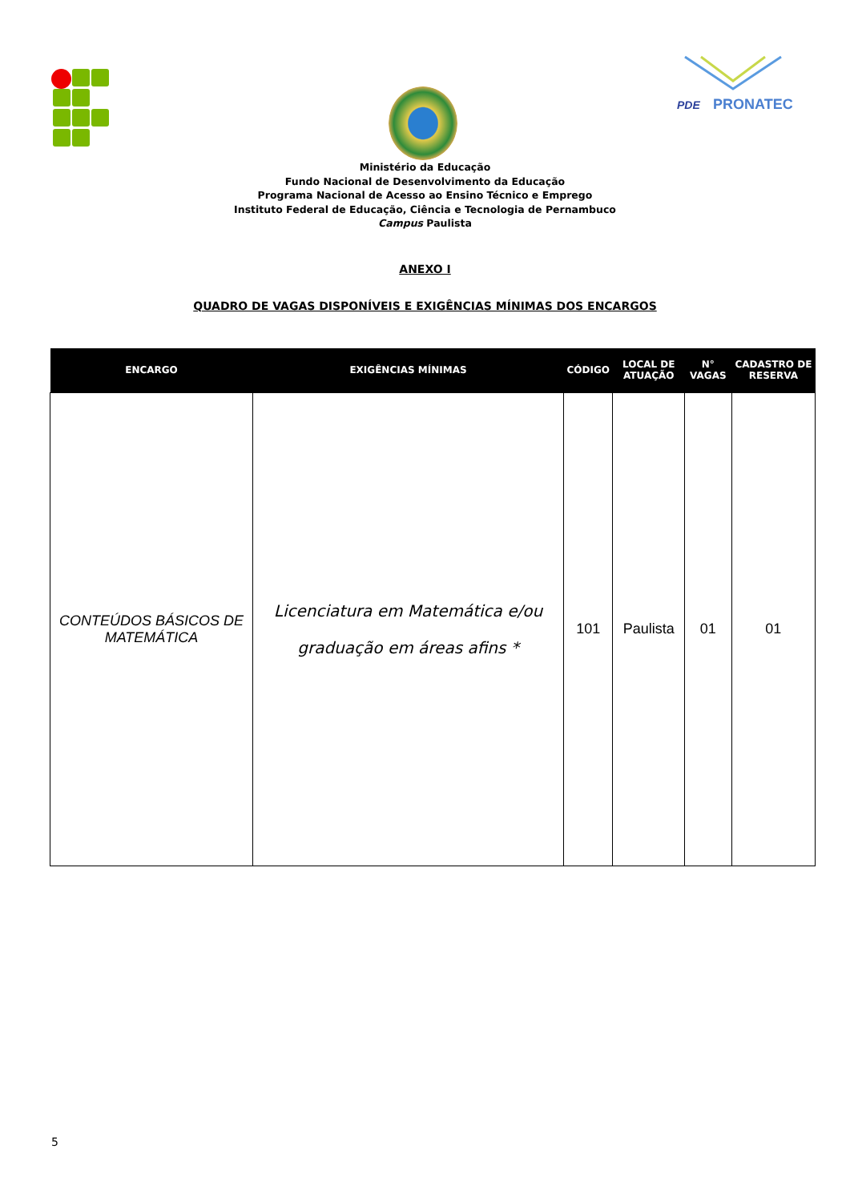PDE
PRONATEC
Ministério da Educação
Fundo Nacional de Desenvolvimento da Educação
Programa Nacional de Acesso ao Ensino Técnico e Emprego
Instituto Federal de Educação, Ciência e Tecnologia de Pernambuco
Campus Paulista
ANEXO I
QUADRO DE VAGAS DISPONÍVEIS E EXIGÊNCIAS MÍNIMAS DOS ENCARGOS
| ENCARGO | EXIGÊNCIAS MÍNIMAS | CÓDIGO | LOCAL DE ATUAÇÃO | N° VAGAS | CADASTRO DE RESERVA |
| --- | --- | --- | --- | --- | --- |
| CONTEÚDOS BÁSICOS DE MATEMÁTICA | Licenciatura em Matemática e/ou graduação em áreas afins * | 101 | Paulista | 01 | 01 |
5